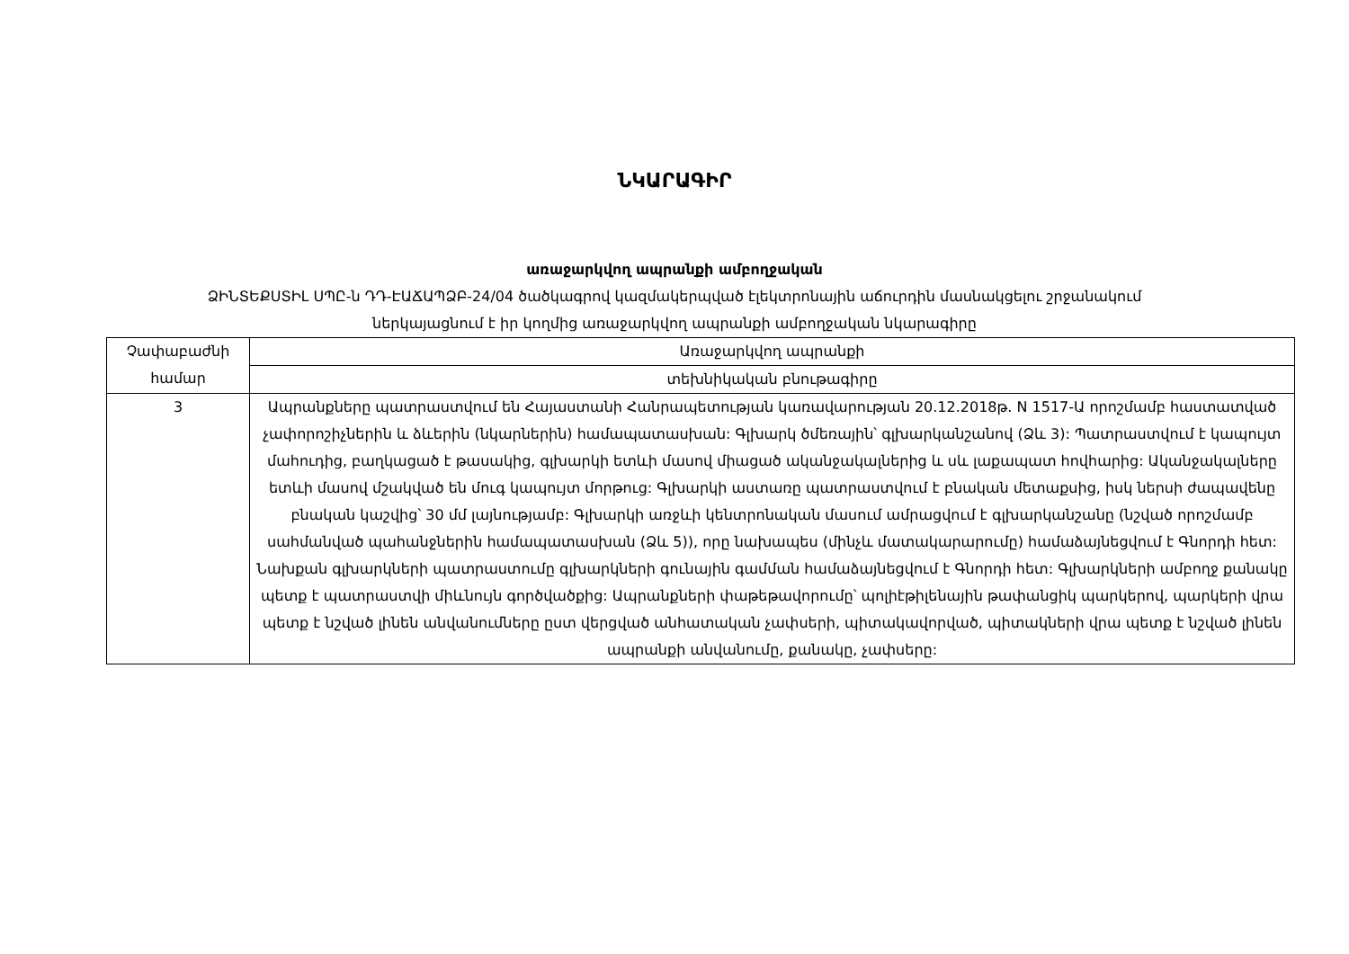ՆԿԱՐԱԳԻՐ
առաջարկվող ապրանքի ամբողջական
ՁԻՆՏԵՔՍՏԻԼ ՍՊԸ-ն ԴԴ-ԷԱՃԱՊՁԲ-24/04 ծածկագրով կազմակերպված էլեկտրոնային աճուրդին մասնակցելու շրջանակում
ներկայացնում է իր կողմից առաջարկվող ապրանքի ամբողջական նկարագիրը
| Չափաբաժնի համար | Առաջարկվող ապրանքի |
| | տեխնիկական բնութագիրը |
| 3 | Ապրանքները պատրաստվում են Հայաստանի Հանրապետության կառավարության 20.12.2018թ. N 1517-Ա որոշմամբ հաստատված չափորոշիչներին և ձևերին (նկարներին) համապատասխան: Գլխարկ ծմեռային՝ գլխարկանշանով (Ձև 3): Պատրաստվում է կապույտ մահուդից, բաղկացած է թասակից, գլխարկի ետևի մասով միացած ականջակալներից և սև լաքապատ հովհարից: Ականջակալները ետևի մասով մշակված են մուգ կապույտ մորթուց: Գլխարկի աստառը պատրաստվում է բնական մետաքսից, իսկ ներսի ժապավենը բնական կաշվից՝ 30 մմ լայնությամբ: Գլխարկի առջևի կենտրոնական մասում ամրացվում է գլխարկանշանը (նշված որոշմամբ սահմանված պահանջներին համապատասխան (Ձև 5)), որը նախապես (մինչև մատակարարումը) համաձայնեցվում է Գնորդի հետ: Նախքան գլխարկների պատրաստումը գլխարկների գունային գամման համաձայնեցվում է Գնորդի հետ: Գլխարկների ամբողջ քանակը պետք է պատրաստվի միևնույն գործվածքից: Ապրանքների փաթեթավորումը՝ պոլիէթիլենային թափանցիկ պարկերով, պարկերի վրա պետք է նշված լինեն անվանումները ըստ վերցված անհատական չափսերի, պիտակավորված, պիտակների վրա պետք է նշված լինեն ապրանքի անվանումը, քանակը, չափսերը: |